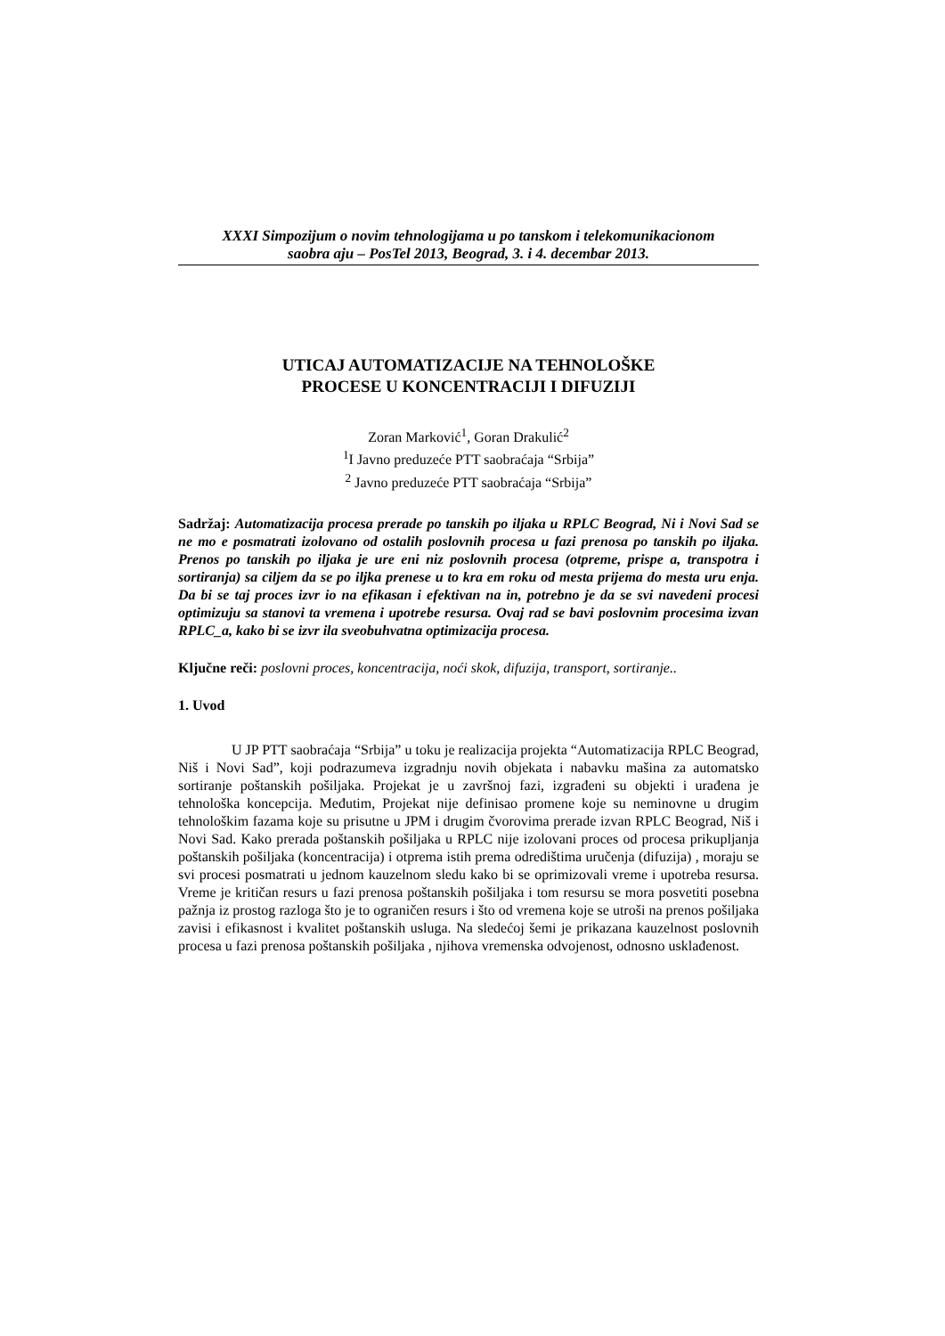XXXI Simpozijum o novim tehnologijama u po tanskom i telekomunikacionom
saobra aju – PosTel 2013, Beograd, 3. i 4. decembar 2013.
UTICAJ AUTOMATIZACIJE NA TEHNOLOŠKE
PROCESE U KONCENTRACIJI I DIFUZIJI
Zoran Marković<sup>1</sup>, Goran Drakulić<sup>2</sup>
<sup>1</sup> I Javno preduzeće PTT saobraćaja “Srbija”
<sup>2</sup> Javno preduzeće PTT saobraćaja “Srbija”
Sadržaj: Automatizacija procesa prerade po tanskih po iljaka u RPLC Beograd, Ni i Novi Sad se ne mo e posmatrati izolovano od ostalih poslovnih procesa u fazi prenosa po tanskih po iljaka. Prenos po tanskih po iljaka je ure eni niz poslovnih procesa (otpreme, prispe a, transpotra i sortiranja) sa ciljem da se po iljka prenese u to kra em roku od mesta prijema do mesta uru enja. Da bi se taj proces izvr io na efikasan i efektivan na in, potrebno je da se svi navedeni procesi optimizuju sa stanovi ta vremena i upotrebe resursa. Ovaj rad se bavi poslovnim procesima izvan RPLC_a, kako bi se izvr ila sveobuhvatna optimizacija procesa.
Ključne reči: poslovni proces, koncentracija, noći skok, difuzija, transport, sortiranje..
1. Uvod
U JP PTT saobraćaja “Srbija” u toku je realizacija projekta “Automatizacija RPLC Beograd, Niš i Novi Sad”, koji podrazumeva izgradnju novih objekata i nabavku mašina za automatsko sortiranje poštanskih pošiljaka. Projekat je u završnoj fazi, izgrađeni su objekti i urađena je tehnološka koncepcija. Međutim, Projekat nije definisao promene koje su neminovne u drugim tehnološkim fazama koje su prisutne u JPM i drugim čvorovima prerade izvan RPLC Beograd, Niš i Novi Sad. Kako prerada poštanskih pošiljaka u RPLC nije izolovani proces od procesa prikupljanja poštanskih pošiljaka (koncentracija) i otprema istih prema odredištima uručenja (difuzija) , moraju se svi procesi posmatrati u jednom kauzelnom sledu kako bi se oprimizovali vreme i upotreba resursa. Vreme je kritičan resurs u fazi prenosa poštanskih pošiljaka i tom resursu se mora posvetiti posebna pažnja iz prostog razloga što je to ograničen resurs i što od vremena koje se utroši na prenos pošiljaka zavisi i efikasnost i kvalitet poštanskih usluga. Na sledećoj šemi je prikazana kauzelnost poslovnih procesa u fazi prenosa poštanskih pošiljaka , njihova vremenska odvojenost, odnosno usklađenost.